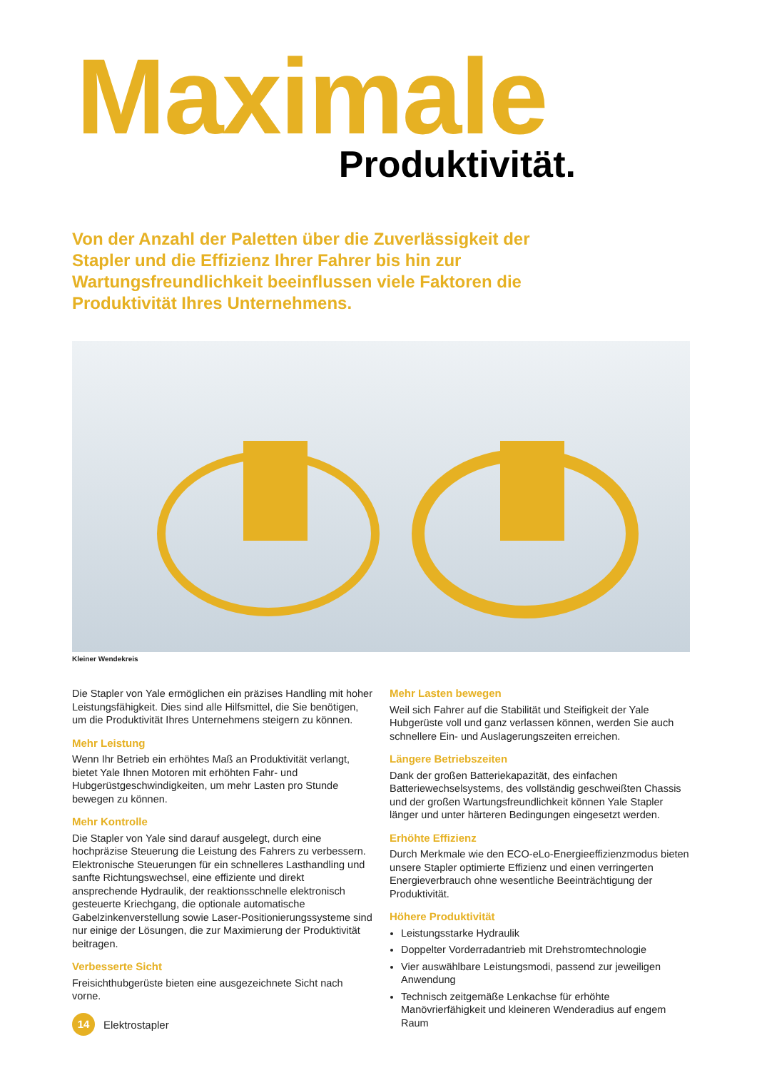Maximale
Produktivität.
Von der Anzahl der Paletten über die Zuverlässigkeit der Stapler und die Effizienz Ihrer Fahrer bis hin zur Wartungsfreundlichkeit beeinflussen viele Faktoren die Produktivität Ihres Unternehmens.
Kleiner Wendekreis
Die Stapler von Yale ermöglichen ein präzises Handling mit hoher Leistungsfähigkeit. Dies sind alle Hilfsmittel, die Sie benötigen, um die Produktivität Ihres Unternehmens steigern zu können.
Mehr Leistung
Wenn Ihr Betrieb ein erhöhtes Maß an Produktivität verlangt, bietet Yale Ihnen Motoren mit erhöhten Fahr- und Hubgerüstgeschwindigkeiten, um mehr Lasten pro Stunde bewegen zu können.
Mehr Kontrolle
Die Stapler von Yale sind darauf ausgelegt, durch eine hochpräzise Steuerung die Leistung des Fahrers zu verbessern. Elektronische Steuerungen für ein schnelleres Lasthandling und sanfte Richtungswechsel, eine effiziente und direkt ansprechende Hydraulik, der reaktionsschnelle elektronisch gesteuerte Kriechgang, die optionale automatische Gabelzinkenverstellung sowie Laser-Positionierungssysteme sind nur einige der Lösungen, die zur Maximierung der Produktivität beitragen.
Verbesserte Sicht
Freisichthubgerüste bieten eine ausgezeichnete Sicht nach vorne.
Mehr Lasten bewegen
Weil sich Fahrer auf die Stabilität und Steifigkeit der Yale Hubgerüste voll und ganz verlassen können, werden Sie auch schnellere Ein- und Auslagerungszeiten erreichen.
Längere Betriebszeiten
Dank der großen Batteriekapazität, des einfachen Batteriewechselsystems, des vollständig geschweißten Chassis und der großen Wartungsfreundlichkeit können Yale Stapler länger und unter härteren Bedingungen eingesetzt werden.
Erhöhte Effizienz
Durch Merkmale wie den ECO-eLo-Energieeffizienzmodus bieten unsere Stapler optimierte Effizienz und einen verringerten Energieverbrauch ohne wesentliche Beeinträchtigung der Produktivität.
Höhere Produktivität
Leistungsstarke Hydraulik
Doppelter Vorderradantrieb mit Drehstromtechnologie
Vier auswählbare Leistungsmodi, passend zur jeweiligen Anwendung
Technisch zeitgemäße Lenkachse für erhöhte Manövrierfähigkeit und kleineren Wenderadius auf engem Raum
14 Elektrostapler